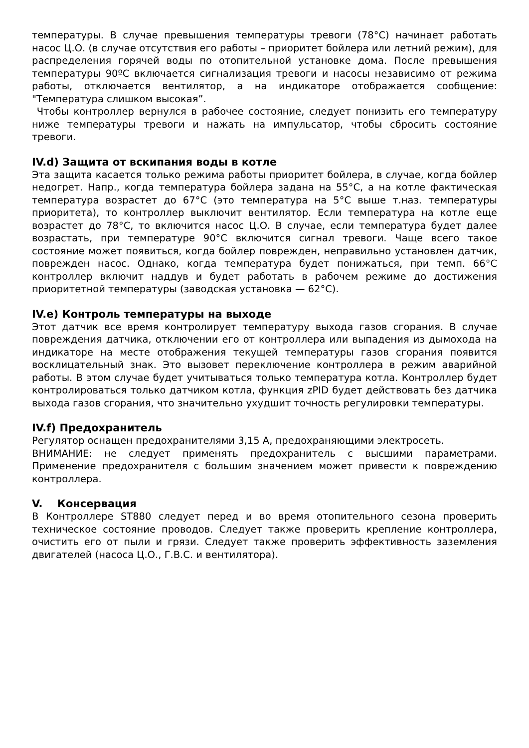температуры. В случае превышения температуры тревоги (78°C) начинает работать насос Ц.О. (в случае отсутствия его работы – приоритет бойлера или летний режим), для распределения горячей воды по отопительной установке дома. После превышения температуры 90ºC включается сигнализация тревоги и насосы независимо от режима работы, отключается вентилятор, а на индикаторе отображается сообщение: "Температура слишком высокая”.
Чтобы контроллер вернулся в рабочее состояние, следует понизить его температуру ниже температуры тревоги и нажать на импульсатор, чтобы сбросить состояние тревоги.
IV.d) Защита от вскипания воды в котле
Эта защита касается только режима работы приоритет бойлера, в случае, когда бойлер недогрет. Напр., когда температура бойлера задана на 55°C, а на котле фактическая температура возрастет до 67°C (это температура на 5°C выше т.наз. температуры приоритета), то контроллер выключит вентилятор. Если температура на котле еще возрастет до 78°C, то включится насос Ц.О. В случае, если температура будет далее возрастать, при температуре 90°C включится сигнал тревоги. Чаще всего такое состояние может появиться, когда бойлер поврежден, неправильно установлен датчик, поврежден насос. Однако, когда температура будет понижаться, при темп. 66°C контроллер включит наддув и будет работать в рабочем режиме до достижения приоритетной температуры (заводская установка — 62°C).
IV.e) Контроль температуры на выходе
Этот датчик все время контролирует температуру выхода газов сгорания. В случае повреждения датчика, отключении его от контроллера или выпадения из дымохода на индикаторе на месте отображения текущей температуры газов сгорания появится восклицательный знак. Это вызовет переключение контроллера в режим аварийной работы. В этом случае будет учитываться только температура котла. Контроллер будет контролироваться только датчиком котла, функция zPID будет действовать без датчика выхода газов сгорания, что значительно ухудшит точность регулировки температуры.
IV.f) Предохранитель
Регулятор оснащен предохранителями 3,15 A, предохраняющими электросеть.
ВНИМАНИЕ: не следует применять предохранитель с высшими параметрами. Применение предохранителя с большим значением может привести к повреждению контроллера.
V. Консервация
В Контроллере ST880 следует перед и во время отопительного сезона проверить техническое состояние проводов. Следует также проверить крепление контроллера, очистить его от пыли и грязи. Следует также проверить эффективность заземления двигателей (насоса Ц.О., Г.В.С. и вентилятора).